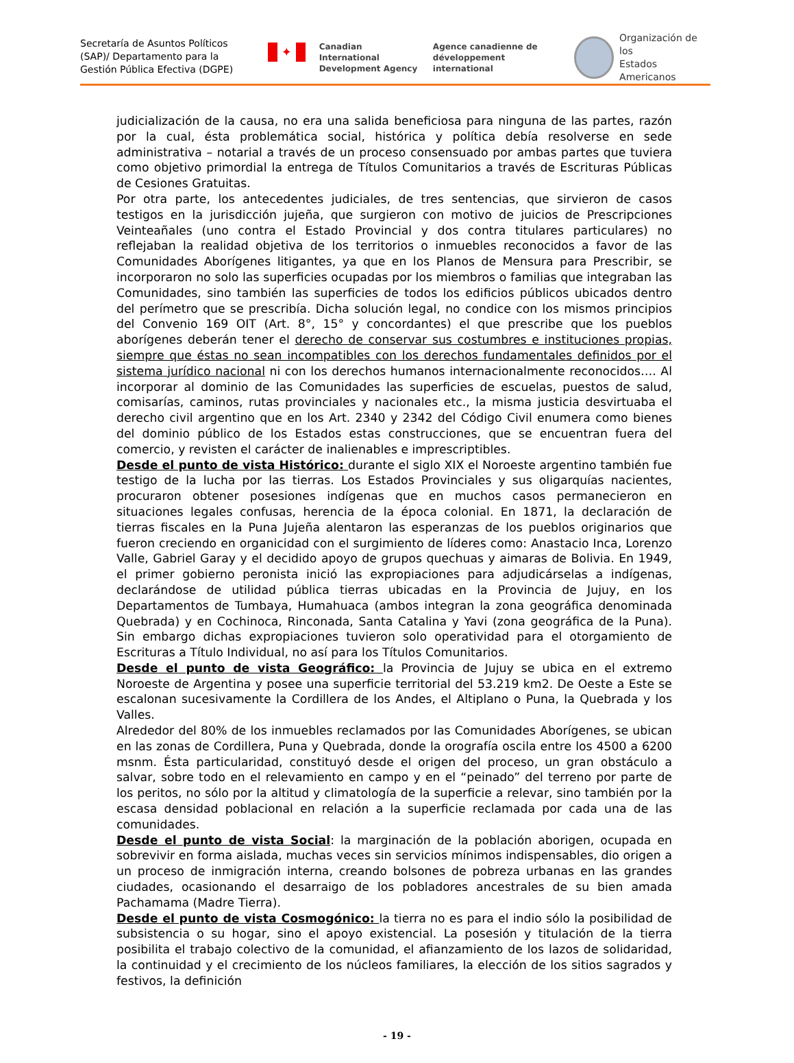Secretaría de Asuntos Políticos (SAP)/ Departamento para la Gestión Pública Efectiva (DGPE)
✦
Canadian International
Development Agency
Agence canadienne de
développement international
Organización de los
Estados Americanos
judicialización de la causa, no era una salida beneficiosa para ninguna de las partes, razón por la cual, ésta problemática social, histórica y política debía resolverse en sede administrativa – notarial a través de un proceso consensuado por ambas partes que tuviera como objetivo primordial la entrega de Títulos Comunitarios a través de Escrituras Públicas de Cesiones Gratuitas.
Por otra parte, los antecedentes judiciales, de tres sentencias, que sirvieron de casos testigos en la jurisdicción jujeña, que surgieron con motivo de juicios de Prescripciones Veinteañales (uno contra el Estado Provincial y dos contra titulares particulares) no reflejaban la realidad objetiva de los territorios o inmuebles reconocidos a favor de las Comunidades Aborígenes litigantes, ya que en los Planos de Mensura para Prescribir, se incorporaron no solo las superficies ocupadas por los miembros o familias que integraban las Comunidades, sino también las superficies de todos los edificios públicos ubicados dentro del perímetro que se prescribía. Dicha solución legal, no condice con los mismos principios del Convenio 169 OIT (Art. 8°, 15° y concordantes) el que prescribe que los pueblos aborígenes deberán tener el derecho de conservar sus costumbres e instituciones propias, siempre que éstas no sean incompatibles con los derechos fundamentales definidos por el sistema jurídico nacional ni con los derechos humanos internacionalmente reconocidos…. Al incorporar al dominio de las Comunidades las superficies de escuelas, puestos de salud, comisarías, caminos, rutas provinciales y nacionales etc., la misma justicia desvirtuaba el derecho civil argentino que en los Art. 2340 y 2342 del Código Civil enumera como bienes del dominio público de los Estados estas construcciones, que se encuentran fuera del comercio, y revisten el carácter de inalienables e imprescriptibles.
Desde el punto de vista Histórico: durante el siglo XIX el Noroeste argentino también fue testigo de la lucha por las tierras. Los Estados Provinciales y sus oligarquías nacientes, procuraron obtener posesiones indígenas que en muchos casos permanecieron en situaciones legales confusas, herencia de la época colonial. En 1871, la declaración de tierras fiscales en la Puna Jujeña alentaron las esperanzas de los pueblos originarios que fueron creciendo en organicidad con el surgimiento de líderes como: Anastacio Inca, Lorenzo Valle, Gabriel Garay y el decidido apoyo de grupos quechuas y aimaras de Bolivia. En 1949, el primer gobierno peronista inició las expropiaciones para adjudicárselas a indígenas, declarándose de utilidad pública tierras ubicadas en la Provincia de Jujuy, en los Departamentos de Tumbaya, Humahuaca (ambos integran la zona geográfica denominada Quebrada) y en Cochinoca, Rinconada, Santa Catalina y Yavi (zona geográfica de la Puna). Sin embargo dichas expropiaciones tuvieron solo operatividad para el otorgamiento de Escrituras a Título Individual, no así para los Títulos Comunitarios.
Desde el punto de vista Geográfico: la Provincia de Jujuy se ubica en el extremo Noroeste de Argentina y posee una superficie territorial del 53.219 km2. De Oeste a Este se escalonan sucesivamente la Cordillera de los Andes, el Altiplano o Puna, la Quebrada y los Valles.
Alrededor del 80% de los inmuebles reclamados por las Comunidades Aborígenes, se ubican en las zonas de Cordillera, Puna y Quebrada, donde la orografía oscila entre los 4500 a 6200 msnm. Ésta particularidad, constituyó desde el origen del proceso, un gran obstáculo a salvar, sobre todo en el relevamiento en campo y en el “peinado” del terreno por parte de los peritos, no sólo por la altitud y climatología de la superficie a relevar, sino también por la escasa densidad poblacional en relación a la superficie reclamada por cada una de las comunidades.
Desde el punto de vista Social: la marginación de la población aborigen, ocupada en sobrevivir en forma aislada, muchas veces sin servicios mínimos indispensables, dio origen a un proceso de inmigración interna, creando bolsones de pobreza urbanas en las grandes ciudades, ocasionando el desarraigo de los pobladores ancestrales de su bien amada Pachamama (Madre Tierra).
Desde el punto de vista Cosmogónico: la tierra no es para el indio sólo la posibilidad de subsistencia o su hogar, sino el apoyo existencial. La posesión y titulación de la tierra posibilita el trabajo colectivo de la comunidad, el afianzamiento de los lazos de solidaridad, la continuidad y el crecimiento de los núcleos familiares, la elección de los sitios sagrados y festivos, la definición
- 19 -